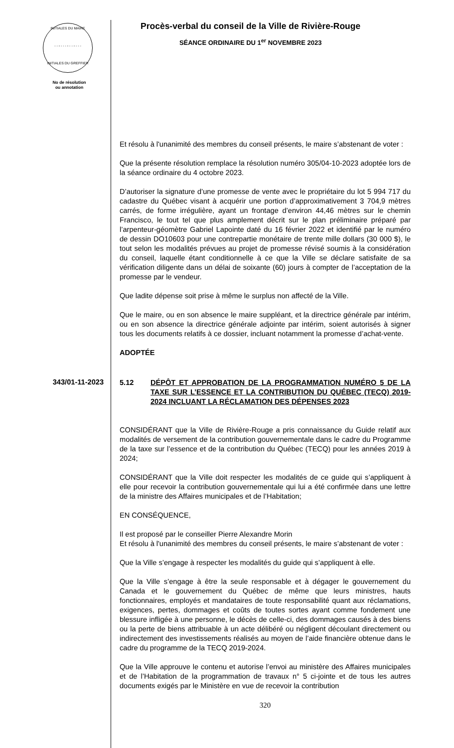INITIALES DU MAIRE
- - - - - - - - - - - - -
INITIALES DU GREFFIER
No de résolution
ou annotation
Procès-verbal du conseil de la Ville de Rivière-Rouge
SÉANCE ORDINAIRE DU 1<sup>er</sup> NOVEMBRE 2023
Et résolu à l'unanimité des membres du conseil présents, le maire s’abstenant de voter :
Que la présente résolution remplace la résolution numéro 305/04-10-2023 adoptée lors de la séance ordinaire du 4 octobre 2023.
D’autoriser la signature d’une promesse de vente avec le propriétaire du lot 5 994 717 du cadastre du Québec visant à acquérir une portion d’approximativement 3 704,9 mètres carrés, de forme irrégulière, ayant un frontage d’environ 44,46 mètres sur le chemin Francisco, le tout tel que plus amplement décrit sur le plan préliminaire préparé par l’arpenteur-géomètre Gabriel Lapointe daté du 16 février 2022 et identifié par le numéro de dessin DO10603 pour une contrepartie monétaire de trente mille dollars (30 000 $), le tout selon les modalités prévues au projet de promesse révisé soumis à la considération du conseil, laquelle étant conditionnelle à ce que la Ville se déclare satisfaite de sa vérification diligente dans un délai de soixante (60) jours à compter de l’acceptation de la promesse par le vendeur.
Que ladite dépense soit prise à même le surplus non affecté de la Ville.
Que le maire, ou en son absence le maire suppléant, et la directrice générale par intérim, ou en son absence la directrice générale adjointe par intérim, soient autorisés à signer tous les documents relatifs à ce dossier, incluant notamment la promesse d’achat-vente.
ADOPTÉE
343/01-11-2023
5.12 DÉPÔT ET APPROBATION DE LA PROGRAMMATION NUMÉRO 5 DE LA TAXE SUR L’ESSENCE ET LA CONTRIBUTION DU QUÉBEC (TECQ) 2019-2024 INCLUANT LA RÉCLAMATION DES DÉPENSES 2023
CONSIDÉRANT que la Ville de Rivière-Rouge a pris connaissance du Guide relatif aux modalités de versement de la contribution gouvernementale dans le cadre du Programme de la taxe sur l’essence et de la contribution du Québec (TECQ) pour les années 2019 à 2024;
CONSIDÉRANT que la Ville doit respecter les modalités de ce guide qui s’appliquent à elle pour recevoir la contribution gouvernementale qui lui a été confirmée dans une lettre de la ministre des Affaires municipales et de l’Habitation;
EN CONSÉQUENCE,
Il est proposé par le conseiller Pierre Alexandre Morin
Et résolu à l'unanimité des membres du conseil présents, le maire s’abstenant de voter :
Que la Ville s’engage à respecter les modalités du guide qui s’appliquent à elle.
Que la Ville s’engage à être la seule responsable et à dégager le gouvernement du Canada et le gouvernement du Québec de même que leurs ministres, hauts fonctionnaires, employés et mandataires de toute responsabilité quant aux réclamations, exigences, pertes, dommages et coûts de toutes sortes ayant comme fondement une blessure infligée à une personne, le décès de celle-ci, des dommages causés à des biens ou la perte de biens attribuable à un acte délibéré ou négligent découlant directement ou indirectement des investissements réalisés au moyen de l’aide financière obtenue dans le cadre du programme de la TECQ 2019-2024.
Que la Ville approuve le contenu et autorise l’envoi au ministère des Affaires municipales et de l’Habitation de la programmation de travaux n° 5 ci-jointe et de tous les autres documents exigés par le Ministère en vue de recevoir la contribution
320